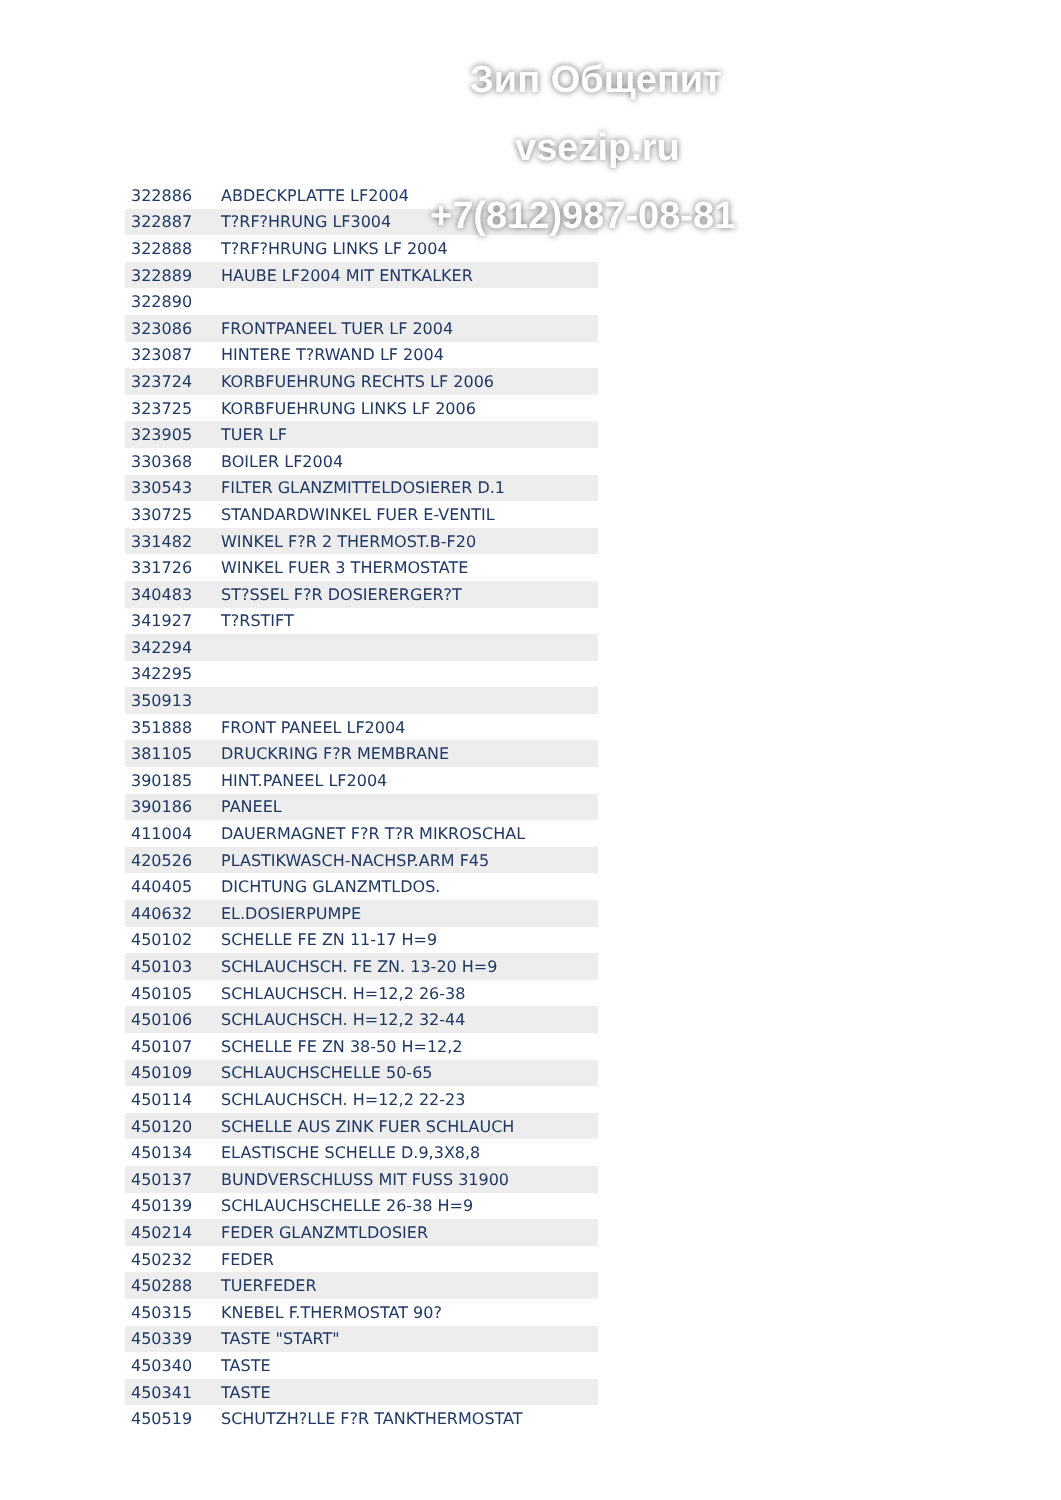Зип Общепит
vsezip.ru
+7(812)987-08-81
| 322886 | ABDECKPLATTE LF2004 |
| 322887 | T?RF?HRUNG LF3004 |
| 322888 | T?RF?HRUNG LINKS LF 2004 |
| 322889 | HAUBE LF2004 MIT ENTKALKER |
| 322890 | |
| 323086 | FRONTPANEEL TUER LF 2004 |
| 323087 | HINTERE T?RWAND LF 2004 |
| 323724 | KORBFUEHRUNG RECHTS LF 2006 |
| 323725 | KORBFUEHRUNG LINKS LF 2006 |
| 323905 | TUER LF |
| 330368 | BOILER LF2004 |
| 330543 | FILTER GLANZMITTELDOSIERER D.1 |
| 330725 | STANDARDWINKEL FUER E-VENTIL |
| 331482 | WINKEL F?R 2 THERMOST.B-F20 |
| 331726 | WINKEL FUER 3 THERMOSTATE |
| 340483 | ST?SSEL F?R DOSIERERGER?T |
| 341927 | T?RSTIFT |
| 342294 | |
| 342295 | |
| 350913 | |
| 351888 | FRONT PANEEL LF2004 |
| 381105 | DRUCKRING F?R MEMBRANE |
| 390185 | HINT.PANEEL LF2004 |
| 390186 | PANEEL |
| 411004 | DAUERMAGNET F?R T?R MIKROSCHAL |
| 420526 | PLASTIKWASCH-NACHSP.ARM F45 |
| 440405 | DICHTUNG GLANZMTLDOS. |
| 440632 | EL.DOSIERPUMPE |
| 450102 | SCHELLE FE ZN 11-17 H=9 |
| 450103 | SCHLAUCHSCH. FE ZN. 13-20 H=9 |
| 450105 | SCHLAUCHSCH. H=12,2 26-38 |
| 450106 | SCHLAUCHSCH. H=12,2 32-44 |
| 450107 | SCHELLE FE ZN 38-50 H=12,2 |
| 450109 | SCHLAUCHSCHELLE 50-65 |
| 450114 | SCHLAUCHSCH. H=12,2 22-23 |
| 450120 | SCHELLE AUS ZINK FUER SCHLAUCH |
| 450134 | ELASTISCHE SCHELLE D.9,3X8,8 |
| 450137 | BUNDVERSCHLUSS MIT FUSS 31900 |
| 450139 | SCHLAUCHSCHELLE 26-38 H=9 |
| 450214 | FEDER GLANZMTLDOSIER |
| 450232 | FEDER |
| 450288 | TUERFEDER |
| 450315 | KNEBEL F.THERMOSTAT 90? |
| 450339 | TASTE "START" |
| 450340 | TASTE |
| 450341 | TASTE |
| 450519 | SCHUTZH?LLE F?R TANKTHERMOSTAT |